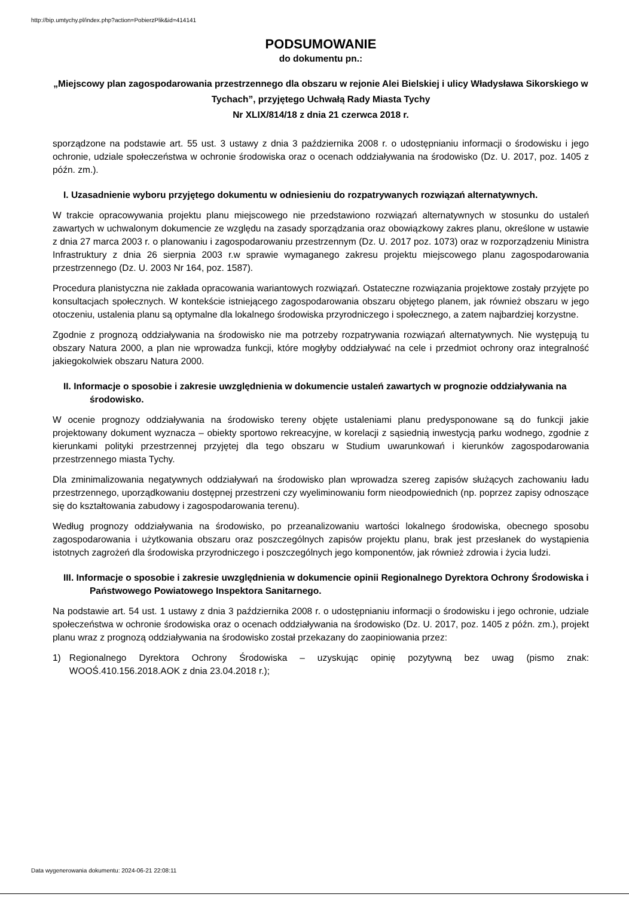http://bip.umtychy.pl/index.php?action=PobierzPlik&id=414141
PODSUMOWANIE
do dokumentu pn.:
„Miejscowy plan zagospodarowania przestrzennego dla obszaru w rejonie Alei Bielskiej i ulicy Władysława Sikorskiego w Tychach”, przyjętego Uchwałą Rady Miasta Tychy
Nr XLIX/814/18 z dnia 21 czerwca 2018 r.
sporządzone na podstawie art. 55 ust. 3 ustawy z dnia 3 października 2008 r. o udostępnianiu informacji o środowisku i jego ochronie, udziale społeczeństwa w ochronie środowiska oraz o ocenach oddziaływania na środowisko (Dz. U. 2017, poz. 1405 z późn. zm.).
I. Uzasadnienie wyboru przyjętego dokumentu w odniesieniu do rozpatrywanych rozwiązań alternatywnych.
W trakcie opracowywania projektu planu miejscowego nie przedstawiono rozwiązań alternatywnych w stosunku do ustaleń zawartych w uchwalonym dokumencie ze względu na zasady sporządzania oraz obowiązkowy zakres planu, określone w ustawie z dnia 27 marca 2003 r. o planowaniu i zagospodarowaniu przestrzennym (Dz. U. 2017 poz. 1073) oraz w rozporządzeniu Ministra Infrastruktury z dnia 26 sierpnia 2003 r.w sprawie wymaganego zakresu projektu miejscowego planu zagospodarowania przestrzennego (Dz. U. 2003 Nr 164, poz. 1587).
Procedura planistyczna nie zakłada opracowania wariantowych rozwiązań. Ostateczne rozwiązania projektowe zostały przyjęte po konsultacjach społecznych. W kontekście istniejącego zagospodarowania obszaru objętego planem, jak również obszaru w jego otoczeniu, ustalenia planu są optymalne dla lokalnego środowiska przyrodniczego i społecznego, a zatem najbardziej korzystne.
Zgodnie z prognozą oddziaływania na środowisko nie ma potrzeby rozpatrywania rozwiązań alternatywnych. Nie występują tu obszary Natura 2000, a plan nie wprowadza funkcji, które mogłyby oddziaływać na cele i przedmiot ochrony oraz integralność jakiegokolwiek obszaru Natura 2000.
II. Informacje o sposobie i zakresie uwzględnienia w dokumencie ustaleń zawartych w prognozie oddziaływania na środowisko.
W ocenie prognozy oddziaływania na środowisko tereny objęte ustaleniami planu predysponowane są do funkcji jakie projektowany dokument wyznacza – obiekty sportowo rekreacyjne, w korelacji z sąsiednią inwestycją parku wodnego, zgodnie z kierunkami polityki przestrzennej przyjętej dla tego obszaru w Studium uwarunkowań i kierunków zagospodarowania przestrzennego miasta Tychy.
Dla zminimalizowania negatywnych oddziaływań na środowisko plan wprowadza szereg zapisów służących zachowaniu ładu przestrzennego, uporządkowaniu dostępnej przestrzeni czy wyeliminowaniu form nieodpowiednich (np. poprzez zapisy odnoszące się do kształtowania zabudowy i zagospodarowania terenu).
Według prognozy oddziaływania na środowisko, po przeanalizowaniu wartości lokalnego środowiska, obecnego sposobu zagospodarowania i użytkowania obszaru oraz poszczególnych zapisów projektu planu, brak jest przesłanek do wystąpienia istotnych zagrożeń dla środowiska przyrodniczego i poszczególnych jego komponentów, jak również zdrowia i życia ludzi.
III. Informacje o sposobie i zakresie uwzględnienia w dokumencie opinii Regionalnego Dyrektora Ochrony Środowiska i Państwowego Powiatowego Inspektora Sanitarnego.
Na podstawie art. 54 ust. 1 ustawy z dnia 3 października 2008 r. o udostępnianiu informacji o środowisku i jego ochronie, udziale społeczeństwa w ochronie środowiska oraz o ocenach oddziaływania na środowisko (Dz. U. 2017, poz. 1405 z późn. zm.), projekt planu wraz z prognozą oddziaływania na środowisko został przekazany do zaopiniowania przez:
1) Regionalnego Dyrektora Ochrony Środowiska – uzyskując opinię pozytywną bez uwag (pismo znak: WOOŚ.410.156.2018.AOK z dnia 23.04.2018 r.);
Data wygenerowania dokumentu: 2024-06-21 22:08:11